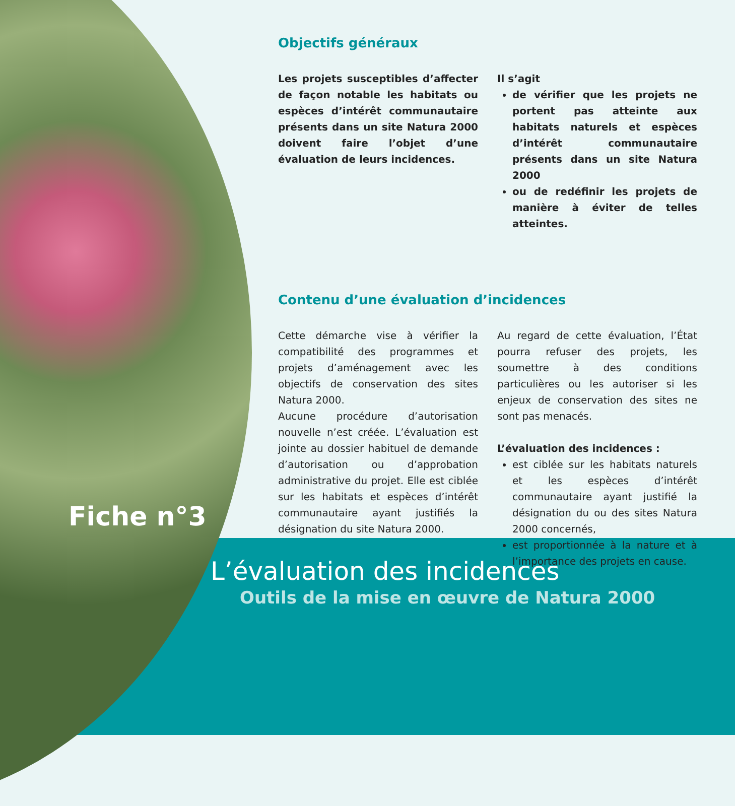Objectifs généraux
Les projets susceptibles d’affecter de façon notable les habitats ou espèces d’intérêt communautaire présents dans un site Natura 2000 doivent faire l’objet d’une évaluation de leurs incidences.
Il s’agit
de vérifier que les projets ne portent pas atteinte aux habitats naturels et espèces d’intérêt communautaire présents dans un site Natura 2000
ou de redéfinir les projets de manière à éviter de telles atteintes.
Contenu d’une évaluation d’incidences
Cette démarche vise à vérifier la compatibilité des programmes et projets d’aménagement avec les objectifs de conservation des sites Natura 2000.
Aucune procédure d’autorisation nouvelle n’est créée. L’évaluation est jointe au dossier habituel de demande d’autorisation ou d’approbation administrative du projet. Elle est ciblée sur les habitats et espèces d’intérêt communautaire ayant justifiés la désignation du site Natura 2000.
Au regard de cette évaluation, l’État pourra refuser des projets, les soumettre à des conditions particulières ou les autoriser si les enjeux de conservation des sites ne sont pas menacés.
L’évaluation des incidences :
est ciblée sur les habitats naturels et les espèces d’intérêt communautaire ayant justifié la désignation du ou des sites Natura 2000 concernés,
est proportionnée à la nature et à l’importance des projets en cause.
Fiche n°3
L’évaluation des incidences
Outils de la mise en œuvre de Natura 2000